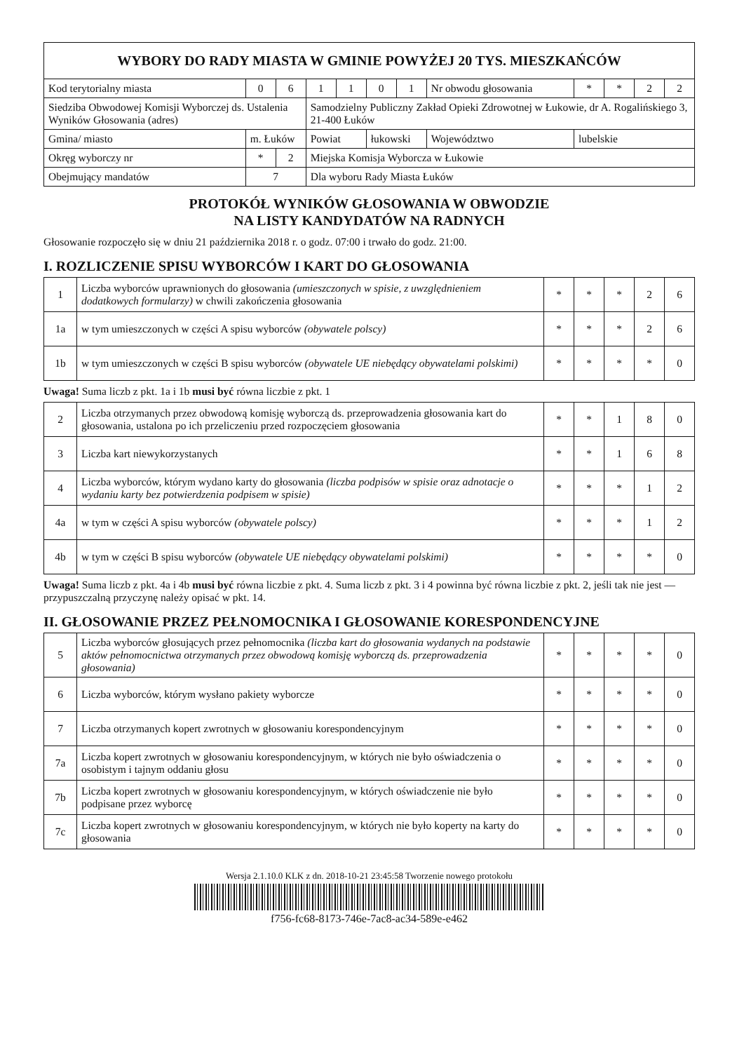| WYBORY DO RADY MIASTA W GMINIE POWYŻEJ 20 TYS. MIESZKAŃCÓW | | | | | | | | | | | | | |
| --- | --- | --- | --- | --- | --- | --- | --- | --- | --- | --- | --- | --- | --- |
| Kod terytorialny miasta | | 0 | 6 | 1 | 1 | 0 | 1 | Nr obwodu głosowania | | * | * | 2 | 2 |
| Siedziba Obwodowej Komisji Wyborczej ds. Ustalenia Wyników Głosowania (adres) | | | | Samodzielny Publiczny Zakład Opieki Zdrowotnej w Łukowie, dr A. Rogalińskiego 3, 21-400 Łuków | | | | | | | | | |
| Gmina/ miasto | m. Łuków | | | Powiat | | łukowski | | | Województwo | lubelskie | | | |
| Okręg wyborczy nr | | * | 2 | Miejska Komisja Wyborcza w Łukowie | | | | | | | | | |
| Obejmujący mandatów | | 7 | | Dla wyboru Rady Miasta Łuków | | | | | | | | | |
PROTOKÓŁ WYNIKÓW GŁOSOWANIA W OBWODZIE
NA LISTY KANDYDATÓW NA RADNYCH
Głosowanie rozpoczęło się w dniu 21 października 2018 r. o godz. 07:00 i trwało do godz. 21:00.
I. ROZLICZENIE SPISU WYBORCÓW I KART DO GŁOSOWANIA
| 1 | Liczba wyborców uprawnionych do głosowania (umieszczonych w spisie, z uwzględnieniem dodatkowych formularzy) w chwili zakończenia głosowania | * | * | * | 2 | 6 |
| 1a | w tym umieszczonych w części A spisu wyborców (obywatele polscy) | * | * | * | 2 | 6 |
| 1b | w tym umieszczonych w części B spisu wyborców (obywatele UE niebędący obywatelami polskimi) | * | * | * | * | 0 |
Uwaga! Suma liczb z pkt. 1a i 1b musi być równa liczbie z pkt. 1
| 2 | Liczba otrzymanych przez obwodową komisję wyborczą ds. przeprowadzenia głosowania kart do głosowania, ustalona po ich przeliczeniu przed rozpoczęciem głosowania | * | * | 1 | 8 | 0 |
| 3 | Liczba kart niewykorzystanych | * | * | 1 | 6 | 8 |
| 4 | Liczba wyborców, którym wydano karty do głosowania (liczba podpisów w spisie oraz adnotacje o wydaniu karty bez potwierdzenia podpisem w spisie) | * | * | * | 1 | 2 |
| 4a | w tym w części A spisu wyborców (obywatele polscy) | * | * | * | 1 | 2 |
| 4b | w tym w części B spisu wyborców (obywatele UE niebędący obywatelami polskimi) | * | * | * | * | 0 |
Uwaga! Suma liczb z pkt. 4a i 4b musi być równa liczbie z pkt. 4. Suma liczb z pkt. 3 i 4 powinna być równa liczbie z pkt. 2, jeśli tak nie jest — przypuszczalną przyczynę należy opisać w pkt. 14.
II. GŁOSOWANIE PRZEZ PEŁNOMOCNIKA I GŁOSOWANIE KORESPONDENCYJNE
| 5 | Liczba wyborców głosujących przez pełnomocnika (liczba kart do głosowania wydanych na podstawie aktów pełnomocnictwa otrzymanych przez obwodową komisję wyborczą ds. przeprowadzenia głosowania) | * | * | * | * | 0 |
| 6 | Liczba wyborców, którym wysłano pakiety wyborcze | * | * | * | * | 0 |
| 7 | Liczba otrzymanych kopert zwrotnych w głosowaniu korespondencyjnym | * | * | * | * | 0 |
| 7a | Liczba kopert zwrotnych w głosowaniu korespondencyjnym, w których nie było oświadczenia o osobistym i tajnym oddaniu głosu | * | * | * | * | 0 |
| 7b | Liczba kopert zwrotnych w głosowaniu korespondencyjnym, w których oświadczenie nie było podpisane przez wyborcę | * | * | * | * | 0 |
| 7c | Liczba kopert zwrotnych w głosowaniu korespondencyjnym, w których nie było koperty na karty do głosowania | * | * | * | * | 0 |
Wersja 2.1.10.0 KLK z dn. 2018-10-21 23:45:58 Tworzenie nowego protokołu
f756-fc68-8173-746e-7ac8-ac34-589e-e462